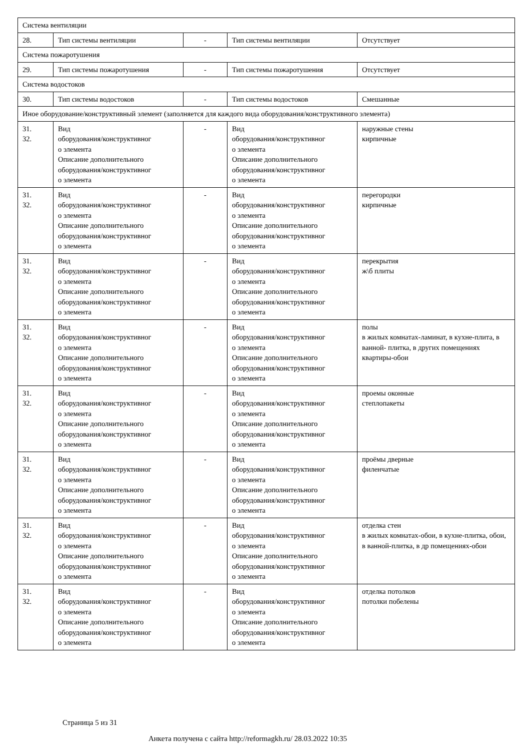| Система вентиляции | | | | |
| 28. | Тип системы вентиляции | - | Тип системы вентиляции | Отсутствует |
| Система пожаротушения | | | | |
| 29. | Тип системы пожаротушения | - | Тип системы пожаротушения | Отсутствует |
| Система водостоков | | | | |
| 30. | Тип системы водостоков | - | Тип системы водостоков | Смешанные |
| Иное оборудование/конструктивный элемент (заполняется для каждого вида оборудования/конструктивного элемента) | | | | |
| 31. 32. | Вид оборудования/конструктивног о элемента Описание дополнительного оборудования/конструктивног о элемента | - | Вид оборудования/конструктивног о элемента Описание дополнительного оборудования/конструктивног о элемента | наружные стены кирпичные |
| 31. 32. | Вид оборудования/конструктивног о элемента Описание дополнительного оборудования/конструктивног о элемента | - | Вид оборудования/конструктивног о элемента Описание дополнительного оборудования/конструктивног о элемента | перегородки кирпичные |
| 31. 32. | Вид оборудования/конструктивног о элемента Описание дополнительного оборудования/конструктивног о элемента | - | Вид оборудования/конструктивног о элемента Описание дополнительного оборудования/конструктивног о элемента | перекрытия ж\б плиты |
| 31. 32. | Вид оборудования/конструктивног о элемента Описание дополнительного оборудования/конструктивног о элемента | - | Вид оборудования/конструктивног о элемента Описание дополнительного оборудования/конструктивног о элемента | полы в жилых комнатах-ламинат, в кухне-плита, в ванной- плитка, в других помещениях квартиры-обои |
| 31. 32. | Вид оборудования/конструктивног о элемента Описание дополнительного оборудования/конструктивног о элемента | - | Вид оборудования/конструктивног о элемента Описание дополнительного оборудования/конструктивног о элемента | проемы оконные степлопакеты |
| 31. 32. | Вид оборудования/конструктивног о элемента Описание дополнительного оборудования/конструктивног о элемента | - | Вид оборудования/конструктивног о элемента Описание дополнительного оборудования/конструктивног о элемента | проёмы дверные филенчатые |
| 31. 32. | Вид оборудования/конструктивног о элемента Описание дополнительного оборудования/конструктивног о элемента | - | Вид оборудования/конструктивног о элемента Описание дополнительного оборудования/конструктивног о элемента | отделка стен в жилых комнатах-обои, в кухне-плитка, обои, в ванной-плитка, в др помещениях-обои |
| 31. 32. | Вид оборудования/конструктивног о элемента Описание дополнительного оборудования/конструктивног о элемента | - | Вид оборудования/конструктивног о элемента Описание дополнительного оборудования/конструктивног о элемента | отделка потолков потолки побелены |
Страница 5 из 31
Анкета получена с сайта http://reformagkh.ru/ 28.03.2022 10:35